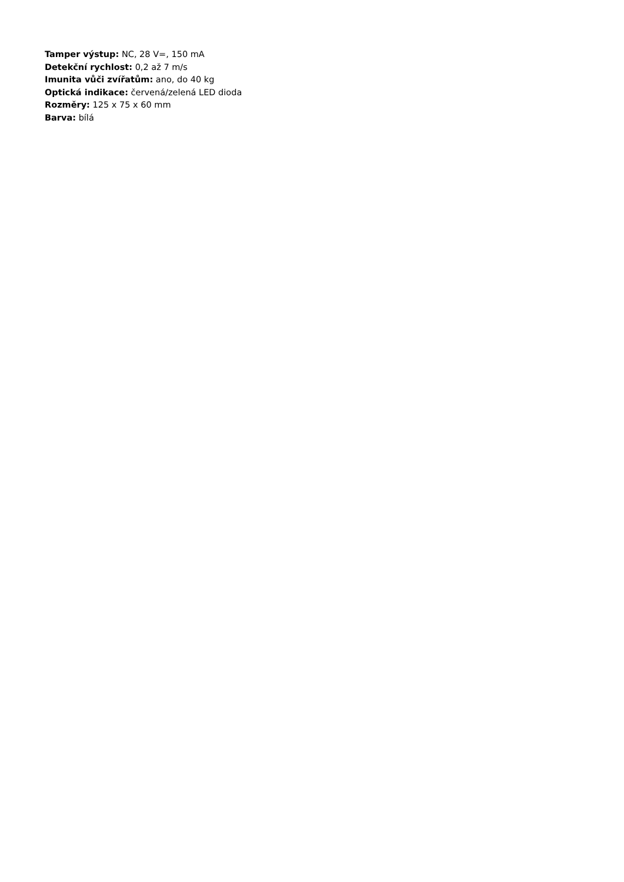Tamper výstup: NC, 28 V=, 150 mA
Detekční rychlost: 0,2 až 7 m/s
Imunita vůči zvířatům: ano, do 40 kg
Optická indikace: červená/zelená LED dioda
Rozměry: 125 x 75 x 60 mm
Barva: bílá